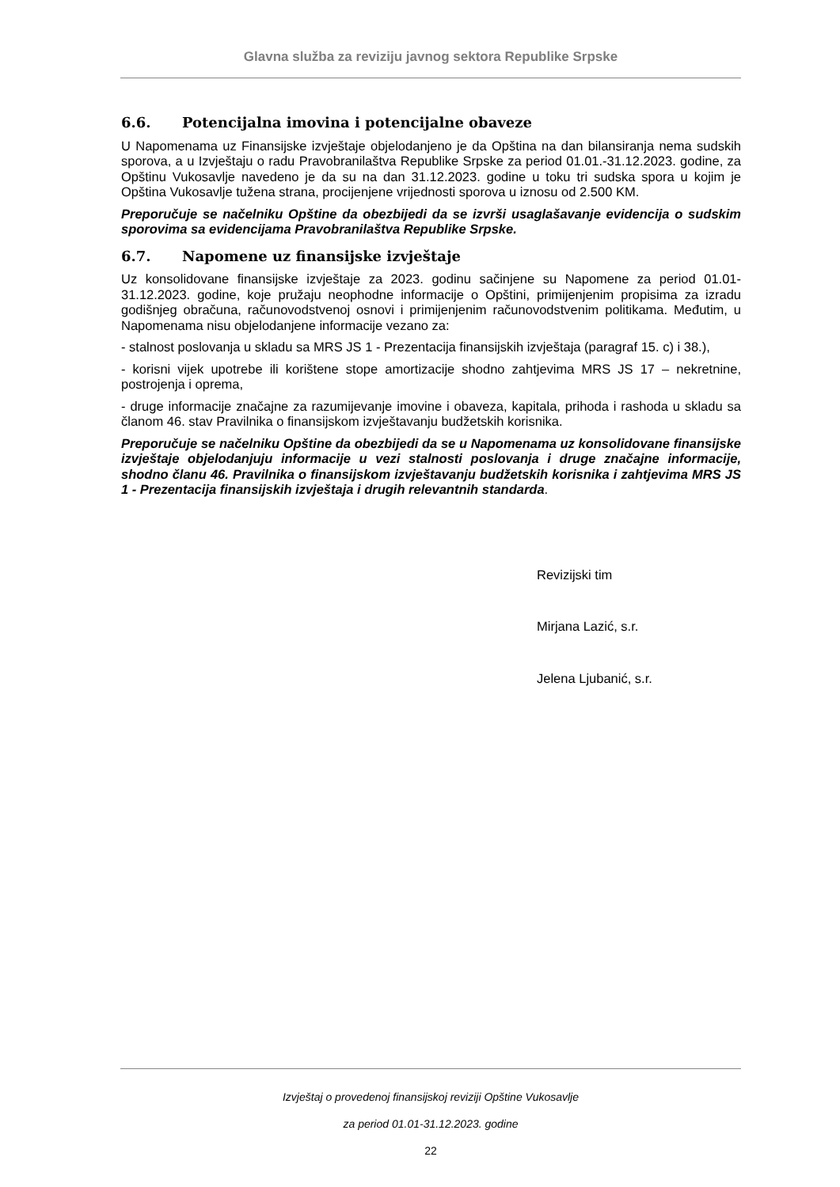Glavna služba za reviziju javnog sektora Republike Srpske
6.6. Potencijalna imovina i potencijalne obaveze
U Napomenama uz Finansijske izvještaje objelodanjeno je da Opština na dan bilansiranja nema sudskih sporova, a u Izvještaju o radu Pravobranilaštva Republike Srpske za period 01.01.-31.12.2023. godine, za Opštinu Vukosavlje navedeno je da su na dan 31.12.2023. godine u toku tri sudska spora u kojim je Opština Vukosavlje tužena strana, procijenjene vrijednosti sporova u iznosu od 2.500 KM.
Preporučuje se načelniku Opštine da obezbijedi da se izvrši usaglašavanje evidencija o sudskim sporovima sa evidencijama Pravobranilaštva Republike Srpske.
6.7. Napomene uz finansijske izvještaje
Uz konsolidovane finansijske izvještaje za 2023. godinu sačinjene su Napomene za period 01.01-31.12.2023. godine, koje pružaju neophodne informacije o Opštini, primijenjenim propisima za izradu godišnjeg obračuna, računovodstvenoj osnovi i primijenjenim računovodstvenim politikama. Međutim, u Napomenama nisu objelodanjene informacije vezano za:
- stalnost poslovanja u skladu sa MRS JS 1 - Prezentacija finansijskih izvještaja (paragraf 15. c) i 38.),
- korisni vijek upotrebe ili korištene stope amortizacije shodno zahtjevima MRS JS 17 – nekretnine, postrojenja i oprema,
- druge informacije značajne za razumijevanje imovine i obaveza, kapitala, prihoda i rashoda u skladu sa članom 46. stav Pravilnika o finansijskom izvještavanju budžetskih korisnika.
Preporučuje se načelniku Opštine da obezbijedi da se u Napomenama uz konsolidovane finansijske izvještaje objelodanjuju informacije u vezi stalnosti poslovanja i druge značajne informacije, shodno članu 46. Pravilnika o finansijskom izvještavanju budžetskih korisnika i zahtjevima MRS JS 1 - Prezentacija finansijskih izvještaja i drugih relevantnih standarda.
Revizijski tim
Mirjana Lazić, s.r.
Jelena Ljubanić, s.r.
Izvještaj o provedenoj finansijskoj reviziji Opštine Vukosavlje
za period 01.01-31.12.2023. godine
22